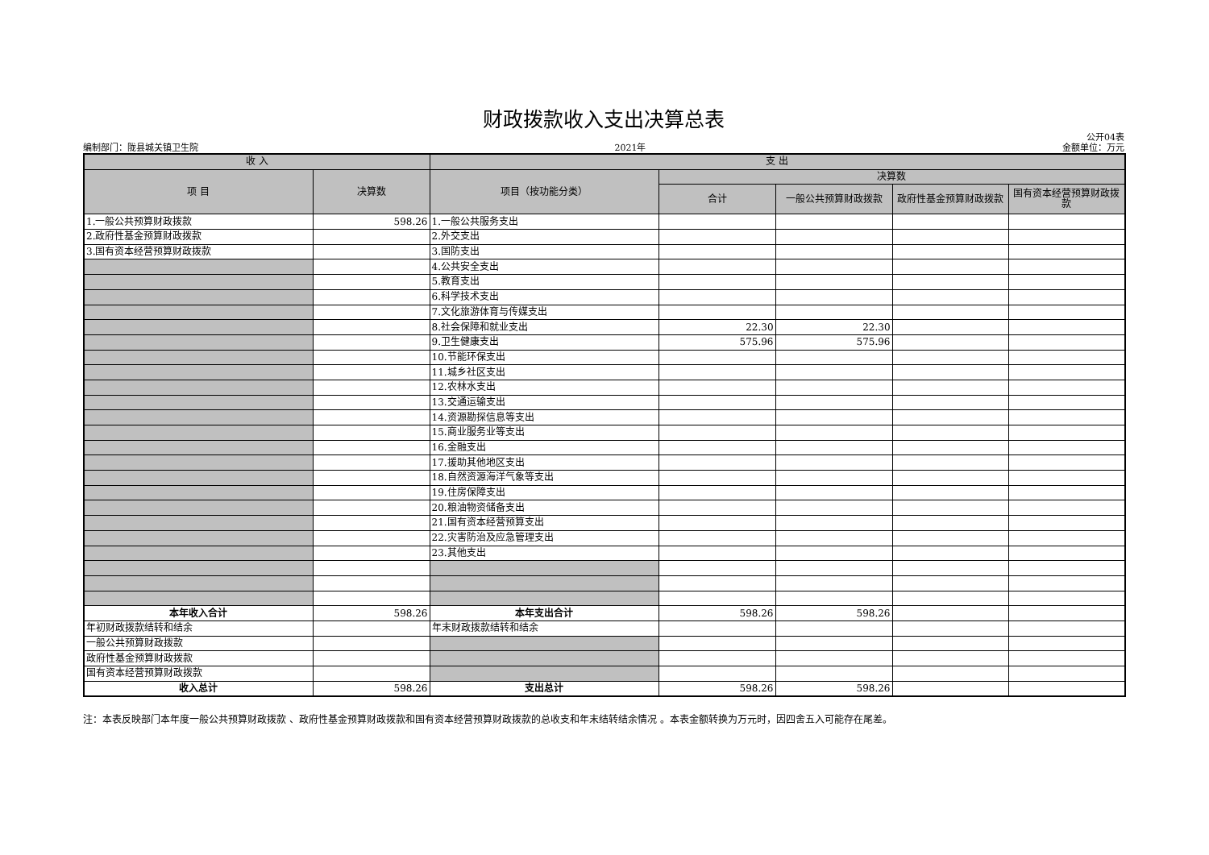财政拨款收入支出决算总表
编制部门：陇县城关镇卫生院 2021年 公开04表
金额单位：万元
| 收 入 | | 支 出 | | | | |
| --- | --- | --- | --- | --- | --- | --- |
| 项 目 | 决算数 | 项目（按功能分类） | 决算数 | | | |
| | | | 合计 | 一般公共预算财政拨款 | 政府性基金预算财政拨款 | 国有资本经营预算财政拨款 |
| 1.一般公共预算财政拨款 | 598.26 | 1.一般公共服务支出 | | | | |
| 2.政府性基金预算财政拨款 | | 2.外交支出 | | | | |
| 3.国有资本经营预算财政拨款 | | 3.国防支出 | | | | |
| | | 4.公共安全支出 | | | | |
| | | 5.教育支出 | | | | |
| | | 6.科学技术支出 | | | | |
| | | 7.文化旅游体育与传媒支出 | | | | |
| | | 8.社会保障和就业支出 | 22.30 | 22.30 | | |
| | | 9.卫生健康支出 | 575.96 | 575.96 | | |
| | | 10.节能环保支出 | | | | |
| | | 11.城乡社区支出 | | | | |
| | | 12.农林水支出 | | | | |
| | | 13.交通运输支出 | | | | |
| | | 14.资源勘探信息等支出 | | | | |
| | | 15.商业服务业等支出 | | | | |
| | | 16.金融支出 | | | | |
| | | 17.援助其他地区支出 | | | | |
| | | 18.自然资源海洋气象等支出 | | | | |
| | | 19.住房保障支出 | | | | |
| | | 20.粮油物资储备支出 | | | | |
| | | 21.国有资本经营预算支出 | | | | |
| | | 22.灾害防治及应急管理支出 | | | | |
| | | 23.其他支出 | | | | |
| 本年收入合计 | 598.26 | 本年支出合计 | 598.26 | 598.26 | | |
| 年初财政拨款结转和结余 | | 年末财政拨款结转和结余 | | | | |
| 一般公共预算财政拨款 | | | | | | |
| 政府性基金预算财政拨款 | | | | | | |
| 国有资本经营预算财政拨款 | | | | | | |
| 收入总计 | 598.26 | 支出总计 | 598.26 | 598.26 | | |
注：本表反映部门本年度一般公共预算财政拨款 、政府性基金预算财政拨款和国有资本经营预算财政拨款的总收支和年末结转结余情况 。本表金额转换为万元时，因四舍五入可能存在尾差。